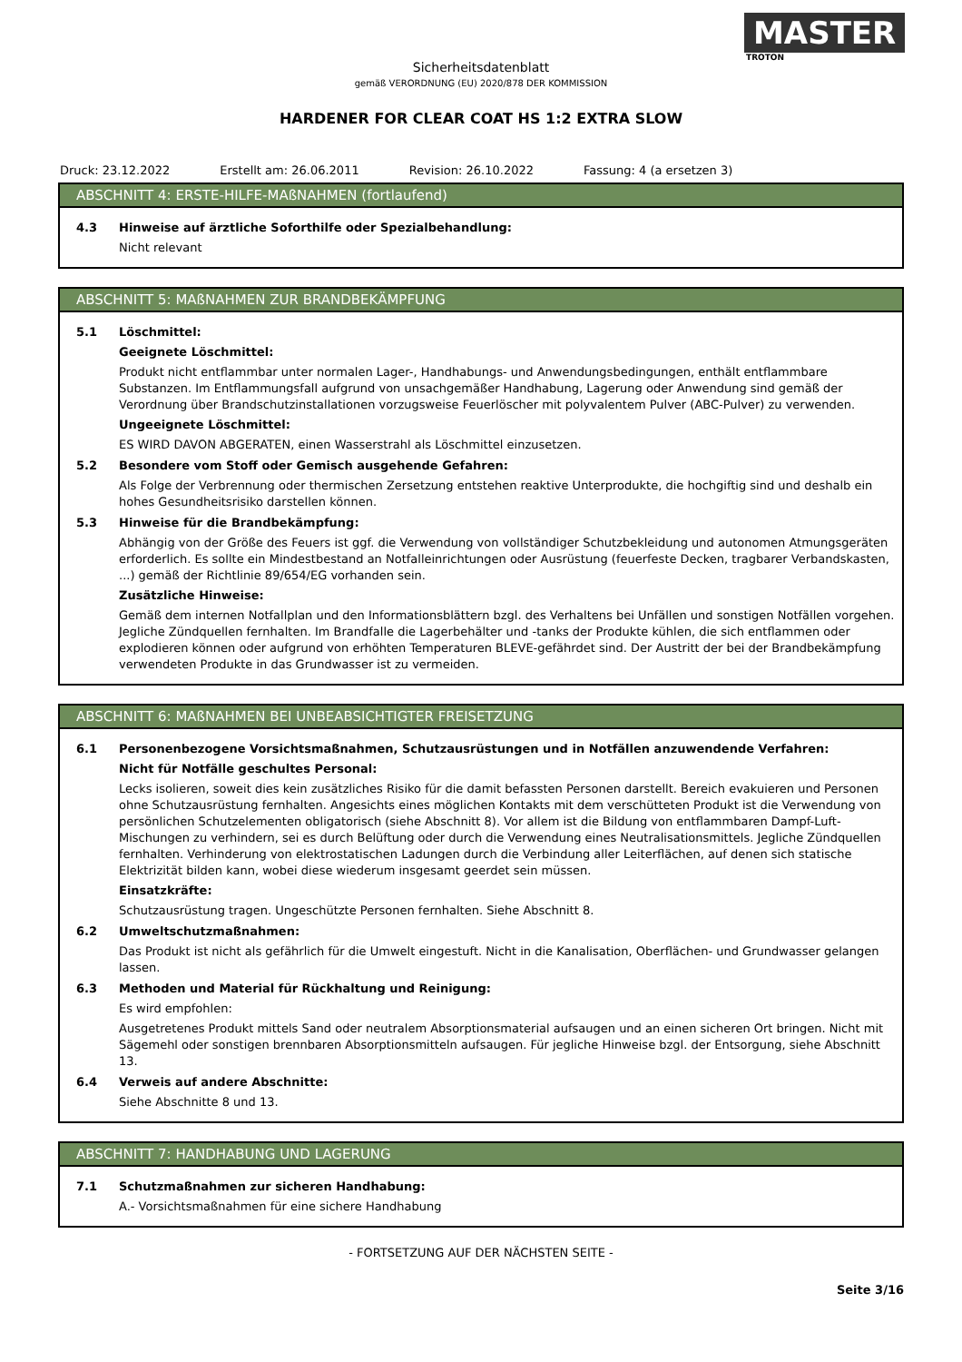MASTER
TROTON
Sicherheitsdatenblatt
gemäß VERORDNUNG (EU) 2020/878 DER KOMMISSION
HARDENER FOR CLEAR COAT HS 1:2 EXTRA SLOW
Druck: 23.12.2022 Erstellt am: 26.06.2011 Revision: 26.10.2022 Fassung: 4 (a ersetzen 3)
ABSCHNITT 4: ERSTE-HILFE-MAßNAHMEN (fortlaufend)
4.3 Hinweise auf ärztliche Soforthilfe oder Spezialbehandlung:
Nicht relevant
ABSCHNITT 5: MAßNAHMEN ZUR BRANDBEKÄMPFUNG
5.1 Löschmittel:
Geeignete Löschmittel:
Produkt nicht entflammbar unter normalen Lager-, Handhabungs- und Anwendungsbedingungen, enthält entflammbare Substanzen. Im Entflammungsfall aufgrund von unsachgemäßer Handhabung, Lagerung oder Anwendung sind gemäß der Verordnung über Brandschutzinstallationen vorzugsweise Feuerlöscher mit polyvalentem Pulver (ABC-Pulver) zu verwenden.
Ungeeignete Löschmittel:
ES WIRD DAVON ABGERATEN, einen Wasserstrahl als Löschmittel einzusetzen.
5.2 Besondere vom Stoff oder Gemisch ausgehende Gefahren:
Als Folge der Verbrennung oder thermischen Zersetzung entstehen reaktive Unterprodukte, die hochgiftig sind und deshalb ein hohes Gesundheitsrisiko darstellen können.
5.3 Hinweise für die Brandbekämpfung:
Abhängig von der Größe des Feuers ist ggf. die Verwendung von vollständiger Schutzbekleidung und autonomen Atmungsgeräten erforderlich. Es sollte ein Mindestbestand an Notfalleinrichtungen oder Ausrüstung (feuerfeste Decken, tragbarer Verbandskasten, ...) gemäß der Richtlinie 89/654/EG vorhanden sein.
Zusätzliche Hinweise:
Gemäß dem internen Notfallplan und den Informationsblättern bzgl. des Verhaltens bei Unfällen und sonstigen Notfällen vorgehen. Jegliche Zündquellen fernhalten. Im Brandfalle die Lagerbehälter und -tanks der Produkte kühlen, die sich entflammen oder explodieren können oder aufgrund von erhöhten Temperaturen BLEVE-gefährdet sind. Der Austritt der bei der Brandbekämpfung verwendeten Produkte in das Grundwasser ist zu vermeiden.
ABSCHNITT 6: MAßNAHMEN BEI UNBEABSICHTIGTER FREISETZUNG
6.1 Personenbezogene Vorsichtsmaßnahmen, Schutzausrüstungen und in Notfällen anzuwendende Verfahren:
Nicht für Notfälle geschultes Personal:
Lecks isolieren, soweit dies kein zusätzliches Risiko für die damit befassten Personen darstellt. Bereich evakuieren und Personen ohne Schutzausrüstung fernhalten. Angesichts eines möglichen Kontakts mit dem verschütteten Produkt ist die Verwendung von persönlichen Schutzelementen obligatorisch (siehe Abschnitt 8). Vor allem ist die Bildung von entflammbaren Dampf-Luft-Mischungen zu verhindern, sei es durch Belüftung oder durch die Verwendung eines Neutralisationsmittels. Jegliche Zündquellen fernhalten. Verhinderung von elektrostatischen Ladungen durch die Verbindung aller Leiterflächen, auf denen sich statische Elektrizität bilden kann, wobei diese wiederum insgesamt geerdet sein müssen.
Einsatzkräfte:
Schutzausrüstung tragen. Ungeschützte Personen fernhalten. Siehe Abschnitt 8.
6.2 Umweltschutzmaßnahmen:
Das Produkt ist nicht als gefährlich für die Umwelt eingestuft. Nicht in die Kanalisation, Oberflächen- und Grundwasser gelangen lassen.
6.3 Methoden und Material für Rückhaltung und Reinigung:
Es wird empfohlen:
Ausgetretenes Produkt mittels Sand oder neutralem Absorptionsmaterial aufsaugen und an einen sicheren Ort bringen. Nicht mit Sägemehl oder sonstigen brennbaren Absorptionsmitteln aufsaugen. Für jegliche Hinweise bzgl. der Entsorgung, siehe Abschnitt 13.
6.4 Verweis auf andere Abschnitte:
Siehe Abschnitte 8 und 13.
ABSCHNITT 7: HANDHABUNG UND LAGERUNG
7.1 Schutzmaßnahmen zur sicheren Handhabung:
A.- Vorsichtsmaßnahmen für eine sichere Handhabung
- FORTSETZUNG AUF DER NÄCHSTEN SEITE -
Seite 3/16